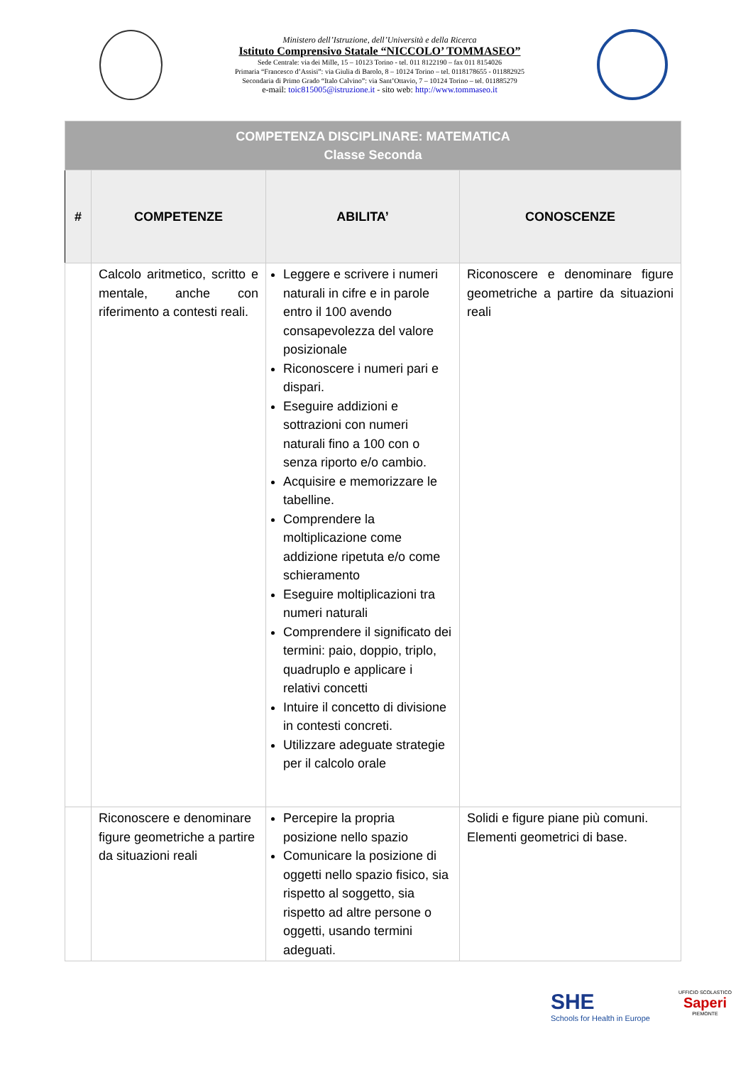Ministero dell’Istruzione, dell’Università e della Ricerca
Istituto Comprensivo Statale “NICCOLO’ TOMMASEO”
Sede Centrale: via dei Mille, 15 – 10123 Torino - tel. 011 8122190 – fax 011 8154026
Primaria “Francesco d’Assisi”: via Giulia di Barolo, 8 – 10124 Torino – tel. 0118178655 - 011882925
Secondaria di Primo Grado “Italo Calvino”: via Sant’Ottavio, 7 – 10124 Torino – tel. 011885279
e-mail: toic815005@istruzione.it - sito web: http://www.tommaseo.it
| COMPETENZA DISCIPLINARE: MATEMATICA Classe Seconda | | | |
| --- | --- | --- | --- |
| # | COMPETENZE | ABILITA’ | CONOSCENZE |
| | Calcolo aritmetico, scritto e mentale, anche con riferimento a contesti reali. | Leggere e scrivere i numeri naturali in cifre e in parole entro il 100 avendo consapevolezza del valore posizionale Riconoscere i numeri pari e dispari. Eseguire addizioni e sottrazioni con numeri naturali fino a 100 con o senza riporto e/o cambio. Acquisire e memorizzare le tabelline. Comprendere la moltiplicazione come addizione ripetuta e/o come schieramento Eseguire moltiplicazioni tra numeri naturali Comprendere il significato dei termini: paio, doppio, triplo, quadruplo e applicare i relativi concetti Intuire il concetto di divisione in contesti concreti. Utilizzare adeguate strategie per il calcolo orale | Riconoscere e denominare figure geometriche a partire da situazioni reali |
| | Riconoscere e denominare figure geometriche a partire da situazioni reali | Percepire la propria posizione nello spazio Comunicare la posizione di oggetti nello spazio fisico, sia rispetto al soggetto, sia rispetto ad altre persone o oggetti, usando termini adeguati. | Solidi e figure piane più comuni. Elementi geometrici di base. |
SHE
Schools for Health in Europe
UFFICIO SCOLASTICO
Saperi
PIEMONTE